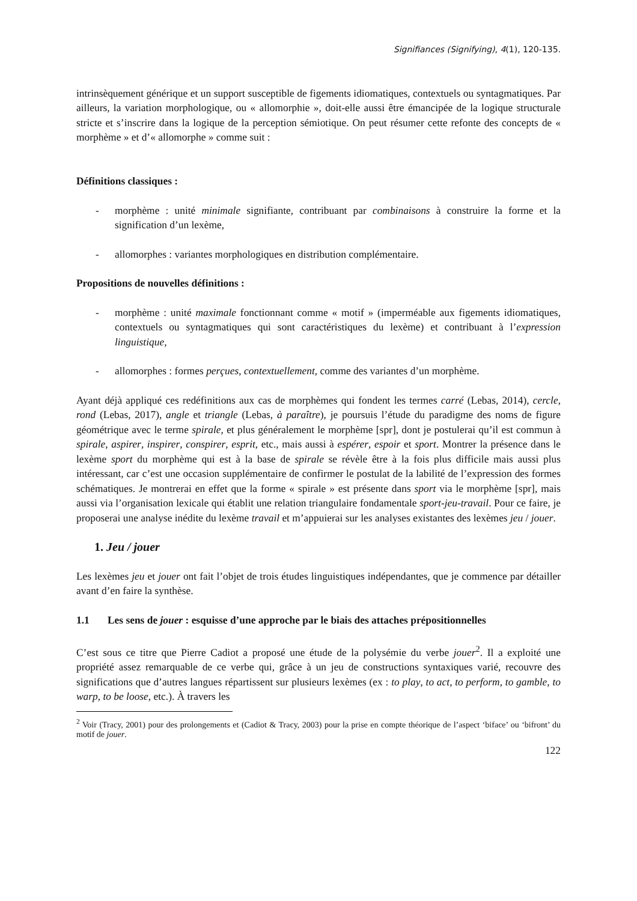Signifiances (Signifying), 4(1), 120-135.
intrinsèquement générique et un support susceptible de figements idiomatiques, contextuels ou syntagmatiques. Par ailleurs, la variation morphologique, ou « allomorphie », doit-elle aussi être émancipée de la logique structurale stricte et s’inscrire dans la logique de la perception sémiotique. On peut résumer cette refonte des concepts de « morphème » et d’« allomorphe » comme suit :
Définitions classiques :
- morphème : unité minimale signifiante, contribuant par combinaisons à construire la forme et la signification d’un lexème,
- allomorphes : variantes morphologiques en distribution complémentaire.
Propositions de nouvelles définitions :
- morphème : unité maximale fonctionnant comme « motif » (imperméable aux figements idiomatiques, contextuels ou syntagmatiques qui sont caractéristiques du lexème) et contribuant à l’expression linguistique,
- allomorphes : formes perçues, contextuellement, comme des variantes d’un morphème.
Ayant déjà appliqué ces redéfinitions aux cas de morphèmes qui fondent les termes carré (Lebas, 2014), cercle, rond (Lebas, 2017), angle et triangle (Lebas, à paraître), je poursuis l’étude du paradigme des noms de figure géométrique avec le terme spirale, et plus généralement le morphème [spr], dont je postulerai qu’il est commun à spirale, aspirer, inspirer, conspirer, esprit, etc., mais aussi à espérer, espoir et sport. Montrer la présence dans le lexème sport du morphème qui est à la base de spirale se révèle être à la fois plus difficile mais aussi plus intéressant, car c’est une occasion supplémentaire de confirmer le postulat de la labilité de l’expression des formes schématiques. Je montrerai en effet que la forme « spirale » est présente dans sport via le morphème [spr], mais aussi via l’organisation lexicale qui établit une relation triangulaire fondamentale sport-jeu-travail. Pour ce faire, je proposerai une analyse inédite du lexème travail et m’appuierai sur les analyses existantes des lexèmes jeu / jouer.
1. Jeu / jouer
Les lexèmes jeu et jouer ont fait l’objet de trois études linguistiques indépendantes, que je commence par détailler avant d’en faire la synthèse.
1.1 Les sens de jouer : esquisse d’une approche par le biais des attaches prépositionnelles
C’est sous ce titre que Pierre Cadiot a proposé une étude de la polysémie du verbe jouer<sup>2</sup>. Il a exploité une propriété assez remarquable de ce verbe qui, grâce à un jeu de constructions syntaxiques varié, recouvre des significations que d’autres langues répartissent sur plusieurs lexèmes (ex : to play, to act, to perform, to gamble, to warp, to be loose, etc.). À travers les
<sup>2</sup> Voir (Tracy, 2001) pour des prolongements et (Cadiot & Tracy, 2003) pour la prise en compte théorique de l’aspect ‘biface’ ou ‘bifront’ du motif de jouer.
122